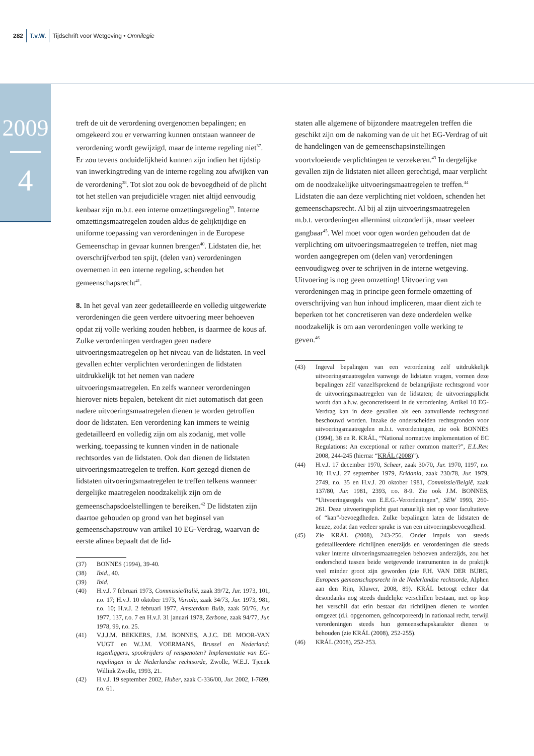282 T.v.W. Tijdschrift voor Wetgeving • Omnilegie
2009
4
treft de uit de verordening overgenomen bepalingen; en omgekeerd zou er verwarring kunnen ontstaan wanneer de verordening wordt gewijzigd, maar de interne regeling niet<sup>37</sup>. Er zou tevens onduidelijkheid kunnen zijn indien het tijdstip van inwerkingtreding van de interne regeling zou afwijken van de verordening<sup>38</sup>. Tot slot zou ook de bevoegdheid of de plicht tot het stellen van prejudiciële vragen niet altijd eenvoudig kenbaar zijn m.b.t. een interne omzettingsregeling<sup>39</sup>. Interne omzettingsmaatregelen zouden aldus de gelijktijdige en uniforme toepassing van verordeningen in de Europese Gemeenschap in gevaar kunnen brengen<sup>40</sup>. Lidstaten die, het overschrijfverbod ten spijt, (delen van) verordeningen overnemen in een interne regeling, schenden het gemeenschapsrecht<sup>41</sup>.
8. In het geval van zeer gedetailleerde en volledig uitgewerkte verordeningen die geen verdere uitvoering meer behoeven opdat zij volle werking zouden hebben, is daarmee de kous af. Zulke verordeningen verdragen geen nadere uitvoeringsmaatregelen op het niveau van de lidstaten. In veel gevallen echter verplichten verordeningen de lidstaten uitdrukkelijk tot het nemen van nadere uitvoeringsmaatregelen. En zelfs wanneer verordeningen hierover niets bepalen, betekent dit niet automatisch dat geen nadere uitvoeringsmaatregelen dienen te worden getroffen door de lidstaten. Een verordening kan immers te weinig gedetailleerd en volledig zijn om als zodanig, met volle werking, toepassing te kunnen vinden in de nationale rechtsordes van de lidstaten. Ook dan dienen de lidstaten uitvoeringsmaatregelen te treffen. Kort gezegd dienen de lidstaten uitvoeringsmaatregelen te treffen telkens wanneer dergelijke maatregelen noodzakelijk zijn om de gemeenschapsdoelstellingen te bereiken.<sup>42</sup> De lidstaten zijn daartoe gehouden op grond van het beginsel van gemeenschapstrouw van artikel 10 EG-Verdrag, waarvan de eerste alinea bepaalt dat de lid-
(37) BONNES (1994), 39-40.
(38) Ibid., 40.
(39) Ibid.
(40) H.v.J. 7 februari 1973, Commissie/Italië, zaak 39/72, Jur. 1973, 101, r.o. 17; H.v.J. 10 oktober 1973, Variola, zaak 34/73, Jur. 1973, 981, r.o. 10; H.v.J. 2 februari 1977, Amsterdam Bulb, zaak 50/76, Jur. 1977, 137, r.o. 7 en H.v.J. 31 januari 1978, Zerbone, zaak 94/77, Jur. 1978, 99, r.o. 25.
(41) V.J.J.M. BEKKERS, J.M. BONNES, A.J.C. DE MOOR-VAN VUGT en W.J.M. VOERMANS, Brussel en Nederland: tegenliggers, spookrijders of reisgenoten? Implementatie van EG-regelingen in de Nederlandse rechtsorde, Zwolle, W.E.J. Tjeenk Willink Zwolle, 1993, 21.
(42) H.v.J. 19 september 2002, Huber, zaak C-336/00, Jur. 2002, I-7699, r.o. 61.
staten alle algemene of bijzondere maatregelen treffen die geschikt zijn om de nakoming van de uit het EG-Verdrag of uit de handelingen van de gemeenschapsinstellingen voortvloeiende verplichtingen te verzekeren.<sup>43</sup> In dergelijke gevallen zijn de lidstaten niet alleen gerechtigd, maar verplicht om de noodzakelijke uitvoeringsmaatregelen te treffen.<sup>44</sup> Lidstaten die aan deze verplichting niet voldoen, schenden het gemeenschapsrecht. Al bij al zijn uitvoeringsmaatregelen m.b.t. verordeningen allerminst uitzonderlijk, maar veeleer gangbaar<sup>45</sup>. Wel moet voor ogen worden gehouden dat de verplichting om uitvoeringsmaatregelen te treffen, niet mag worden aangegrepen om (delen van) verordeningen eenvoudigweg over te schrijven in de interne wetgeving. Uitvoering is nog geen omzetting! Uitvoering van verordeningen mag in principe geen formele omzetting of overschrijving van hun inhoud impliceren, maar dient zich te beperken tot het concretiseren van deze onderdelen welke noodzakelijk is om aan verordeningen volle werking te geven.<sup>46</sup>
(43) Ingeval bepalingen van een verordening zelf uitdrukkelijk uitvoeringsmaatregelen vanwege de lidstaten vragen, vormen deze bepalingen zélf vanzelfsprekend de belangrijkste rechtsgrond voor de uitvoeringsmaatregelen van de lidstaten; de uitvoeringsplicht wordt dan a.h.w. geconcretiseerd in de verordening. Artikel 10 EG-Verdrag kan in deze gevallen als een aanvullende rechtsgrond beschouwd worden. Inzake de onderscheiden rechtsgronden voor uitvoeringsmaatregelen m.b.t. verordeningen, zie ook BONNES (1994), 38 en R. KRÁL, “National normative implementation of EC Regulations: An exceptional or rather common matter?”, E.L.Rev. 2008, 244-245 (hierna: “KRÁL (2008)”).
(44) H.v.J. 17 december 1970, Scheer, zaak 30/70, Jur. 1970, 1197, r.o. 10; H.v.J. 27 september 1979, Eridania, zaak 230/78, Jur. 1979, 2749, r.o. 35 en H.v.J. 20 oktober 1981, Commissie/België, zaak 137/80, Jur. 1981, 2393, r.o. 8-9. Zie ook J.M. BONNES, “Uitvoeringsregels van E.E.G.-Verordeningen”, SEW 1993, 260-261. Deze uitvoeringsplicht gaat natuurlijk niet op voor facultatieve of “kan”-bevoegdheden. Zulke bepalingen laten de lidstaten de keuze, zodat dan veeleer sprake is van een uitvoeringsbevoegdheid.
(45) Zie KRÁL (2008), 243-256. Onder impuls van steeds gedetailleerdere richtlijnen enerzijds en verordeningen die steeds vaker interne uitvoeringsmaatregelen behoeven anderzijds, zou het onderscheid tussen beide wetgevende instrumenten in de praktijk veel minder groot zijn geworden (zie F.H. VAN DER BURG, Europees gemeenschapsrecht in de Nederlandse rechtsorde, Alphen aan den Rijn, Kluwer, 2008, 89). KRÁL betoogt echter dat desondanks nog steeds duidelijke verschillen bestaan, met op kop het verschil dat erin bestaat dat richtlijnen dienen te worden omgezet (d.i. opgenomen, geïncorporeerd) in nationaal recht, terwijl verordeningen steeds hun gemeenschapskarakter dienen te behouden (zie KRÁL (2008), 252-255).
(46) KRÁL (2008), 252-253.